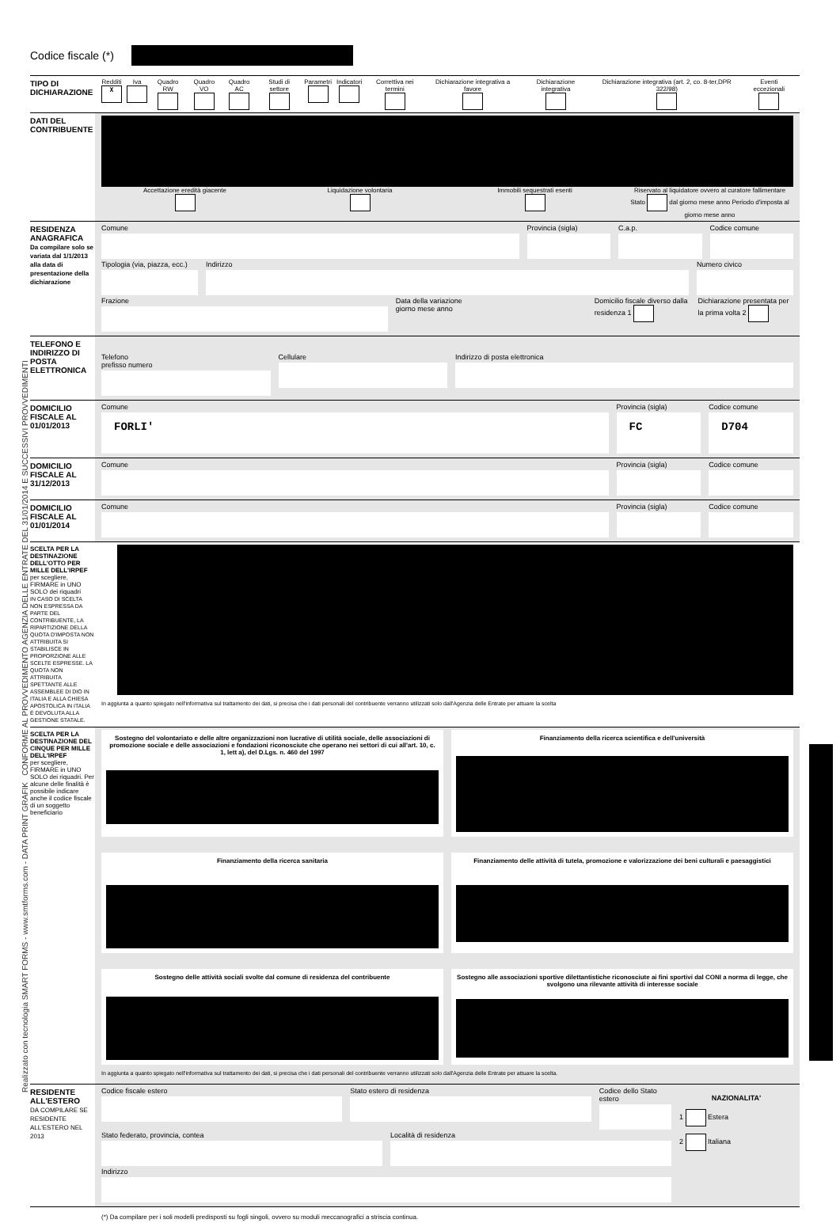Realizzato con tecnologia SMART FORMS - www.smtforms.com - DATA PRINT GRAFIK CONFORME AL PROVVEDIMENTO AGENZIA DELLE ENTRATE DEL 31/01/2014 E SUCCESSIVI PROVVEDIMENTI
Codice fiscale (*)
TIPO DI DICHIARAZIONE
Redditi
X
Iva
Quadro RW
Quadro VO
Quadro AC
Studi di settore
Parametri
Indicatori
Correttiva nei termini
Dichiarazione integrativa a favore
Dichiarazione integrativa
Dichiarazione integrativa (art. 2, co. 8-ter,DPR 322/98)
Eventi eccezionali
DATI DEL CONTRIBUENTE
Accettazione eredità giacente
Liquidazione volontaria
Immobili sequestrati esenti
Riservato al liquidatore ovvero al curatore fallimentare
Stato dal giorno mese anno Periodo d'imposta al giorno mese anno
RESIDENZA ANAGRAFICA
Da compilare solo se variata dal 1/1/2013 alla data di presentazione della dichiarazione
Comune Provincia (sigla) C.a.p. Codice comune
Tipologia (via, piazza, ecc.) Indirizzo Numero civico
Frazione Data della variazione
giorno mese anno
Domicilio fiscale diverso dalla residenza 1
Dichiarazione presentata per la prima volta 2
TELEFONO E INDIRIZZO DI POSTA ELETTRONICA
Telefono
prefisso numero
Cellulare Indirizzo di posta elettronica
DOMICILIO FISCALE AL 01/01/2013
Comune
FORLI'
Provincia (sigla)
FC
Codice comune
D704
DOMICILIO FISCALE AL 31/12/2013
Comune Provincia (sigla) Codice comune
DOMICILIO FISCALE AL 01/01/2014
Comune Provincia (sigla) Codice comune
SCELTA PER LA DESTINAZIONE DELL'OTTO PER MILLE DELL'IRPEF
per scegliere, FIRMARE in UNO SOLO dei riquadri
IN CASO DI SCELTA NON ESPRESSA DA PARTE DEL CONTRIBUENTE, LA RIPARTIZIONE DELLA QUOTA D'IMPOSTA NON ATTRIBUITA SI STABILISCE IN PROPORZIONE ALLE SCELTE ESPRESSE. LA QUOTA NON ATTRIBUITA SPETTANTE ALLE ASSEMBLEE DI DIO IN ITALIA E ALLA CHIESA APOSTOLICA IN ITALIA È DEVOLUTA ALLA GESTIONE STATALE.
In aggiunta a quanto spiegato nell'informativa sul trattamento dei dati, si precisa che i dati personali del contribuente verranno utilizzati solo dall'Agenzia delle Entrate per attuare la scelta
SCELTA PER LA DESTINAZIONE DEL CINQUE PER MILLE DELL'IRPEF
per scegliere, FIRMARE in UNO SOLO dei riquadri. Per alcune delle finalità è possibile indicare anche il codice fiscale di un soggetto beneficiario
Sostegno del volontariato e delle altre organizzazioni non lucrative di utilità sociale, delle associazioni di promozione sociale e delle associazioni e fondazioni riconosciute che operano nei settori di cui all'art. 10, c. 1, lett a), del D.Lgs. n. 460 del 1997
Finanziamento della ricerca scientifica e dell'università
Finanziamento della ricerca sanitaria
Finanziamento delle attività di tutela, promozione e valorizzazione dei beni culturali e paesaggistici
Sostegno delle attività sociali svolte dal comune di residenza del contribuente
Sostegno alle associazioni sportive dilettantistiche riconosciute ai fini sportivi dal CONI a norma di legge, che svolgono una rilevante attività di interesse sociale
In aggiunta a quanto spiegato nell'informativa sul trattamento dei dati, si precisa che i dati personali del contribuente verranno utilizzati solo dall'Agenzia delle Entrate per attuare la scelta.
RESIDENTE ALL'ESTERO
DA COMPILARE SE RESIDENTE ALL'ESTERO NEL 2013
Codice fiscale estero Stato estero di residenza Codice dello Stato estero
Stato federato, provincia, contea
Località di residenza
Indirizzo
NAZIONALITA'
1 Estera
2 Italiana
(*) Da compilare per i soli modelli predisposti su fogli singoli, ovvero su moduli meccanografici a striscia continua.